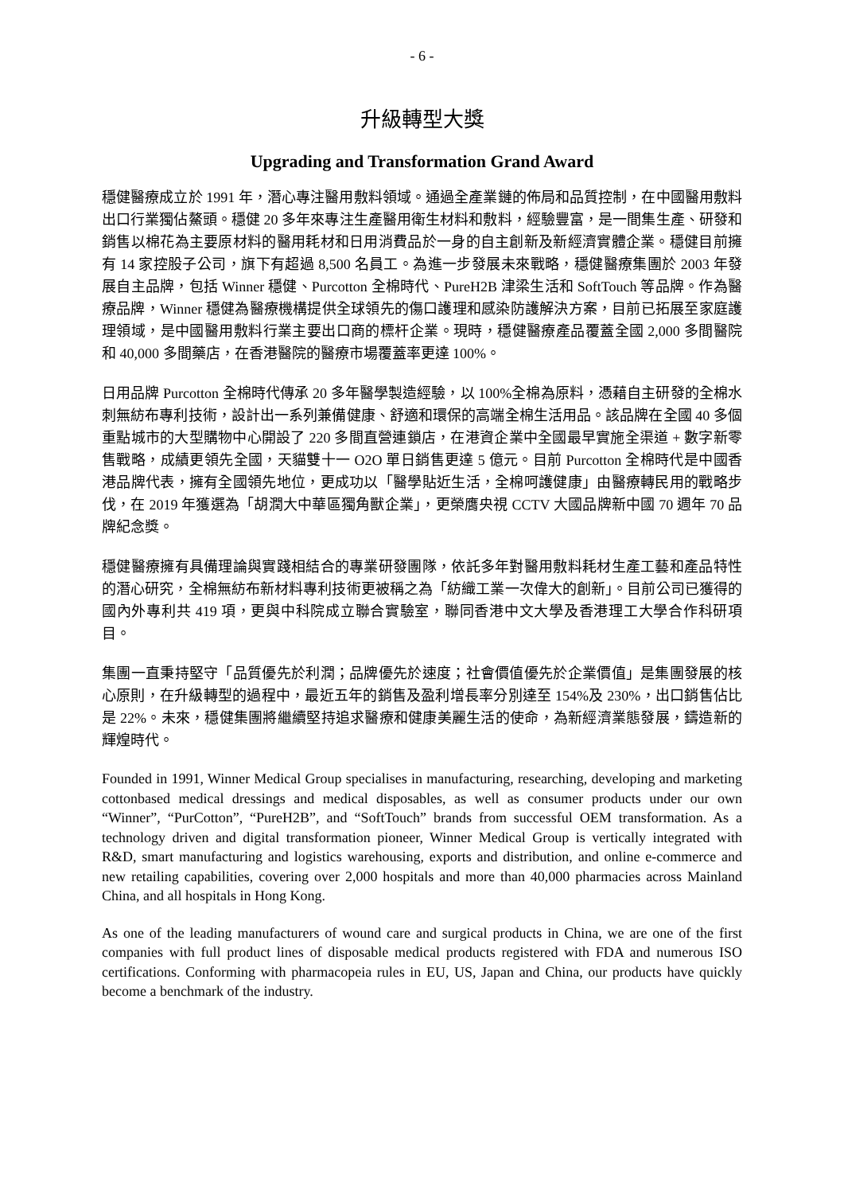- 6 -
升級轉型大獎
Upgrading and Transformation Grand Award
穩健醫療成立於 1991 年，潛心專注醫用敷料領域。通過全產業鏈的佈局和品質控制，在中國醫用敷料出口行業獨佔鰲頭。穩健 20 多年來專注生產醫用衛生材料和敷料，經驗豐富，是一間集生產、研發和銷售以棉花為主要原材料的醫用耗材和日用消費品於一身的自主創新及新經濟實體企業。穩健目前擁有 14 家控股子公司，旗下有超過 8,500 名員工。為進一步發展未來戰略，穩健醫療集團於 2003 年發展自主品牌，包括 Winner 穩健、Purcotton 全棉時代、PureH2B 津梁生活和 SoftTouch 等品牌。作為醫療品牌，Winner 穩健為醫療機構提供全球領先的傷口護理和感染防護解決方案，目前已拓展至家庭護理領域，是中國醫用敷料行業主要出口商的標杆企業。現時，穩健醫療產品覆蓋全國 2,000 多間醫院和 40,000 多間藥店，在香港醫院的醫療市場覆蓋率更達 100%。
日用品牌 Purcotton 全棉時代傳承 20 多年醫學製造經驗，以 100%全棉為原料，憑藉自主研發的全棉水刺無紡布專利技術，設計出一系列兼備健康、舒適和環保的高端全棉生活用品。該品牌在全國 40 多個重點城市的大型購物中心開設了 220 多間直營連鎖店，在港資企業中全國最早實施全渠道 + 數字新零售戰略，成績更領先全國，天貓雙十一 O2O 單日銷售更達 5 億元。目前 Purcotton 全棉時代是中國香港品牌代表，擁有全國領先地位，更成功以「醫學貼近生活，全棉呵護健康」由醫療轉民用的戰略步伐，在 2019 年獲選為「胡潤大中華區獨角獸企業」，更榮膺央視 CCTV 大國品牌新中國 70 週年 70 品牌紀念獎。
穩健醫療擁有具備理論與實踐相結合的專業研發團隊，依託多年對醫用敷料耗材生產工藝和產品特性的潛心研究，全棉無紡布新材料專利技術更被稱之為「紡織工業一次偉大的創新」。目前公司已獲得的國內外專利共 419 項，更與中科院成立聯合實驗室，聯同香港中文大學及香港理工大學合作科研項目。
集團一直秉持堅守「品質優先於利潤；品牌優先於速度；社會價值優先於企業價值」是集團發展的核心原則，在升級轉型的過程中，最近五年的銷售及盈利增長率分別達至 154%及 230%，出口銷售佔比是 22%。未來，穩健集團將繼續堅持追求醫療和健康美麗生活的使命，為新經濟業態發展，鑄造新的輝煌時代。
Founded in 1991, Winner Medical Group specialises in manufacturing, researching, developing and marketing cottonbased medical dressings and medical disposables, as well as consumer products under our own “Winner”, “PurCotton”, “PureH2B”, and “SoftTouch” brands from successful OEM transformation. As a technology driven and digital transformation pioneer, Winner Medical Group is vertically integrated with R&D, smart manufacturing and logistics warehousing, exports and distribution, and online e-commerce and new retailing capabilities, covering over 2,000 hospitals and more than 40,000 pharmacies across Mainland China, and all hospitals in Hong Kong.
As one of the leading manufacturers of wound care and surgical products in China, we are one of the first companies with full product lines of disposable medical products registered with FDA and numerous ISO certifications. Conforming with pharmacopeia rules in EU, US, Japan and China, our products have quickly become a benchmark of the industry.